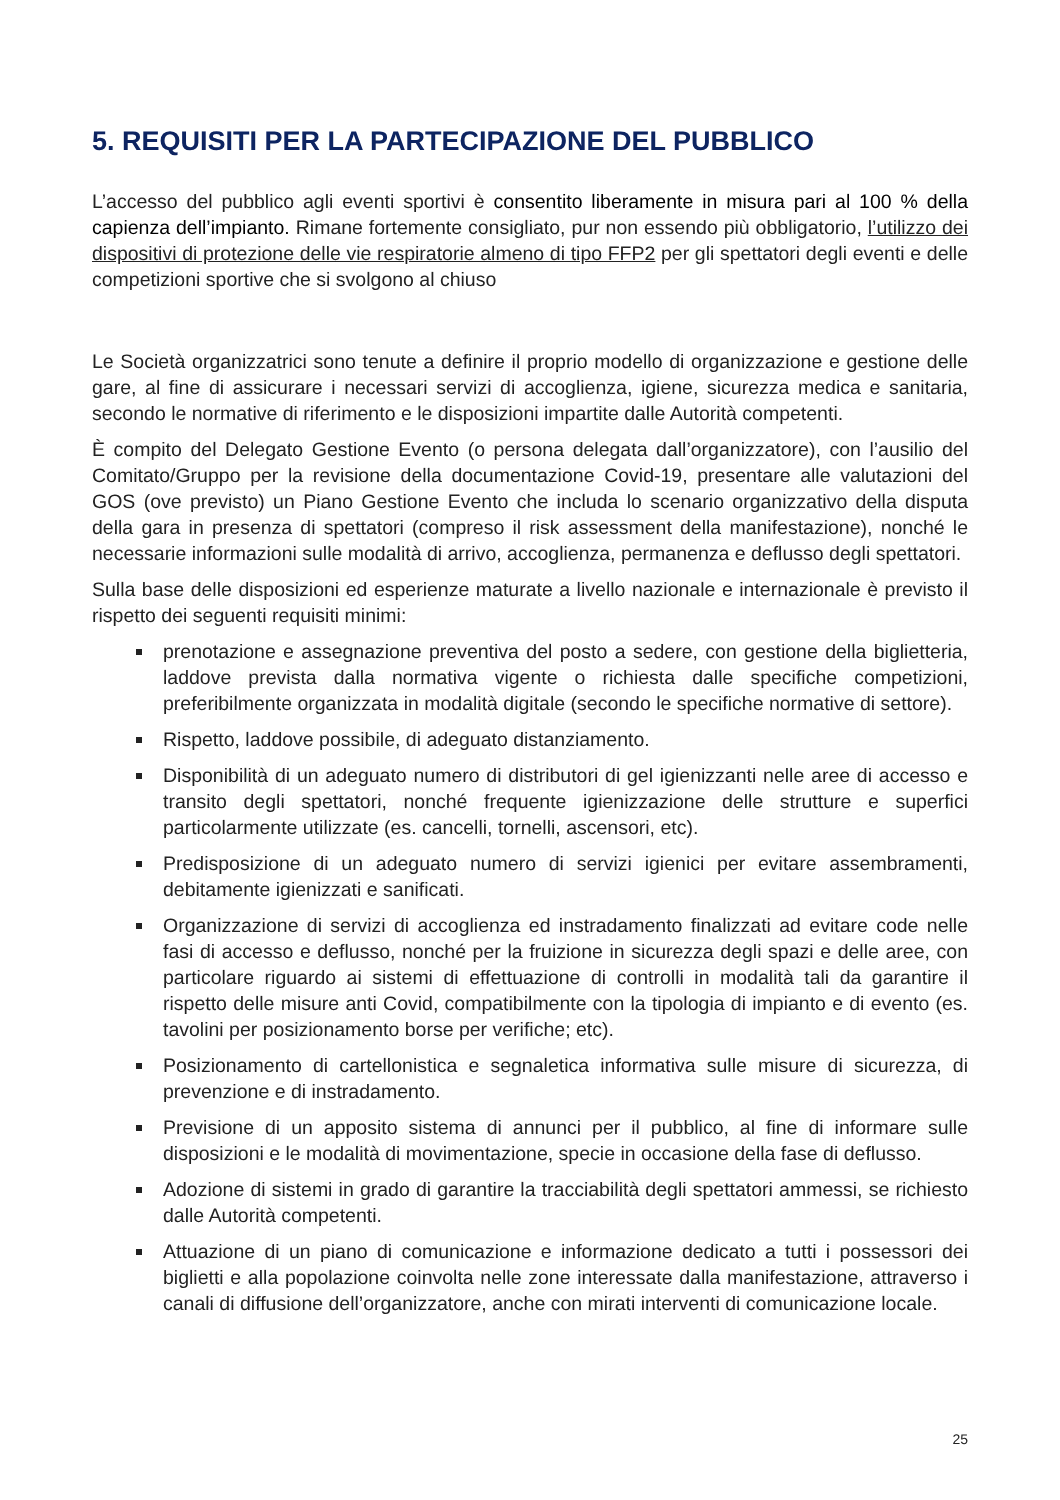5. REQUISITI PER LA PARTECIPAZIONE DEL PUBBLICO
L’accesso del pubblico agli eventi sportivi è consentito liberamente in misura pari al 100 % della capienza dell’impianto. Rimane fortemente consigliato, pur non essendo più obbligatorio, l’utilizzo dei dispositivi di protezione delle vie respiratorie almeno di tipo FFP2 per gli spettatori degli eventi e delle competizioni sportive che si svolgono al chiuso
Le Società organizzatrici sono tenute a definire il proprio modello di organizzazione e gestione delle gare, al fine di assicurare i necessari servizi di accoglienza, igiene, sicurezza medica e sanitaria, secondo le normative di riferimento e le disposizioni impartite dalle Autorità competenti.
È compito del Delegato Gestione Evento (o persona delegata dall’organizzatore), con l’ausilio del Comitato/Gruppo per la revisione della documentazione Covid-19, presentare alle valutazioni del GOS (ove previsto) un Piano Gestione Evento che includa lo scenario organizzativo della disputa della gara in presenza di spettatori (compreso il risk assessment della manifestazione), nonché le necessarie informazioni sulle modalità di arrivo, accoglienza, permanenza e deflusso degli spettatori.
Sulla base delle disposizioni ed esperienze maturate a livello nazionale e internazionale è previsto il rispetto dei seguenti requisiti minimi:
prenotazione e assegnazione preventiva del posto a sedere, con gestione della biglietteria, laddove prevista dalla normativa vigente o richiesta dalle specifiche competizioni, preferibilmente organizzata in modalità digitale (secondo le specifiche normative di settore).
Rispetto, laddove possibile, di adeguato distanziamento.
Disponibilità di un adeguato numero di distributori di gel igienizzanti nelle aree di accesso e transito degli spettatori, nonché frequente igienizzazione delle strutture e superfici particolarmente utilizzate (es. cancelli, tornelli, ascensori, etc).
Predisposizione di un adeguato numero di servizi igienici per evitare assembramenti, debitamente igienizzati e sanificati.
Organizzazione di servizi di accoglienza ed instradamento finalizzati ad evitare code nelle fasi di accesso e deflusso, nonché per la fruizione in sicurezza degli spazi e delle aree, con particolare riguardo ai sistemi di effettuazione di controlli in modalità tali da garantire il rispetto delle misure anti Covid, compatibilmente con la tipologia di impianto e di evento (es. tavolini per posizionamento borse per verifiche; etc).
Posizionamento di cartellonistica e segnaletica informativa sulle misure di sicurezza, di prevenzione e di instradamento.
Previsione di un apposito sistema di annunci per il pubblico, al fine di informare sulle disposizioni e le modalità di movimentazione, specie in occasione della fase di deflusso.
Adozione di sistemi in grado di garantire la tracciabilità degli spettatori ammessi, se richiesto dalle Autorità competenti.
Attuazione di un piano di comunicazione e informazione dedicato a tutti i possessori dei biglietti e alla popolazione coinvolta nelle zone interessate dalla manifestazione, attraverso i canali di diffusione dell’organizzatore, anche con mirati interventi di comunicazione locale.
25